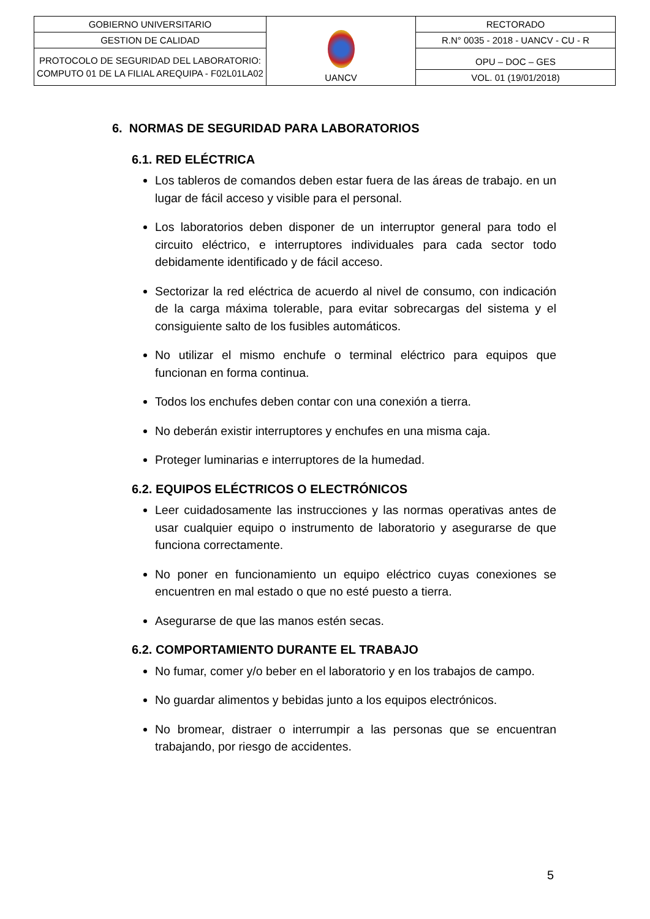| GOBIERNO UNIVERSITARIO | UANCV | RECTORADO |
| GESTION DE CALIDAD | | R.N° 0035 - 2018 - UANCV - CU - R |
| PROTOCOLO DE SEGURIDAD DEL LABORATORIO: COMPUTO 01 DE LA FILIAL AREQUIPA - F02L01LA02 | | OPU – DOC – GES |
| | | VOL. 01 (19/01/2018) |
6. NORMAS DE SEGURIDAD PARA LABORATORIOS
6.1. RED ELÉCTRICA
Los tableros de comandos deben estar fuera de las áreas de trabajo. en un lugar de fácil acceso y visible para el personal.
Los laboratorios deben disponer de un interruptor general para todo el circuito eléctrico, e interruptores individuales para cada sector todo debidamente identificado y de fácil acceso.
Sectorizar la red eléctrica de acuerdo al nivel de consumo, con indicación de la carga máxima tolerable, para evitar sobrecargas del sistema y el consiguiente salto de los fusibles automáticos.
No utilizar el mismo enchufe o terminal eléctrico para equipos que funcionan en forma continua.
Todos los enchufes deben contar con una conexión a tierra.
No deberán existir interruptores y enchufes en una misma caja.
Proteger luminarias e interruptores de la humedad.
6.2. EQUIPOS ELÉCTRICOS O ELECTRÓNICOS
Leer cuidadosamente las instrucciones y las normas operativas antes de usar cualquier equipo o instrumento de laboratorio y asegurarse de que funciona correctamente.
No poner en funcionamiento un equipo eléctrico cuyas conexiones se encuentren en mal estado o que no esté puesto a tierra.
Asegurarse de que las manos estén secas.
6.2. COMPORTAMIENTO DURANTE EL TRABAJO
No fumar, comer y/o beber en el laboratorio y en los trabajos de campo.
No guardar alimentos y bebidas junto a los equipos electrónicos.
No bromear, distraer o interrumpir a las personas que se encuentran trabajando, por riesgo de accidentes.
5